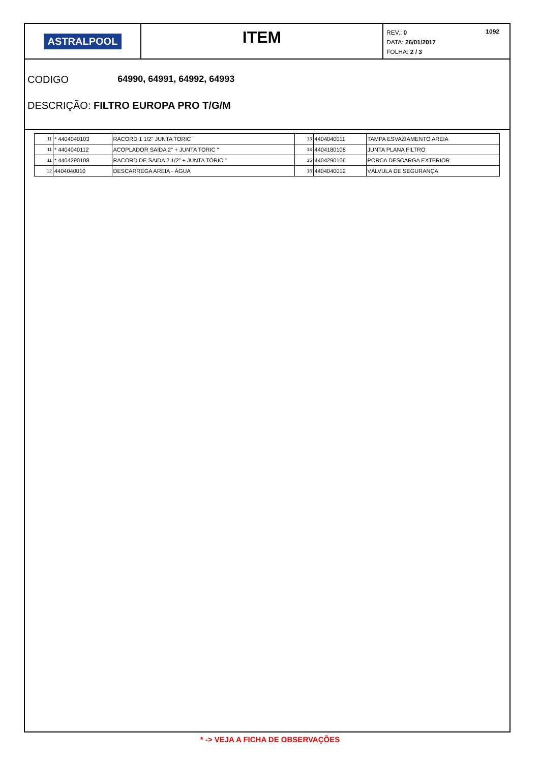ASTRALPOOL
ITEM
1092 REV.: 0
DATA: 26/01/2017
FOLHA: 2 / 3
CODIGO 64990, 64991, 64992, 64993
DESCRIÇÃO: FILTRO EUROPA PRO T/G/M
| 11 | * 4404040103 | RACORD 1 1/2" JUNTA TORIC " | 13 | 4404040011 | TAMPA ESVAZIAMENTO AREIA |
| 11 | * 4404040112 | ACOPLADOR SAÍDA 2" + JUNTA TORIC " | 14 | 4404180108 | JUNTA PLANA FILTRO |
| 11 | * 4404290108 | RACORD DE SAIDA 2 1/2" + JUNTA TÓRIC " | 15 | 4404290106 | PORCA DESCARGA EXTERIOR |
| 12 | 4404040010 | DESCARREGA AREIA - ÁGUA | 16 | 4404040012 | VÁLVULA DE SEGURANÇA |
* -> VEJA A FICHA DE OBSERVAÇÕES